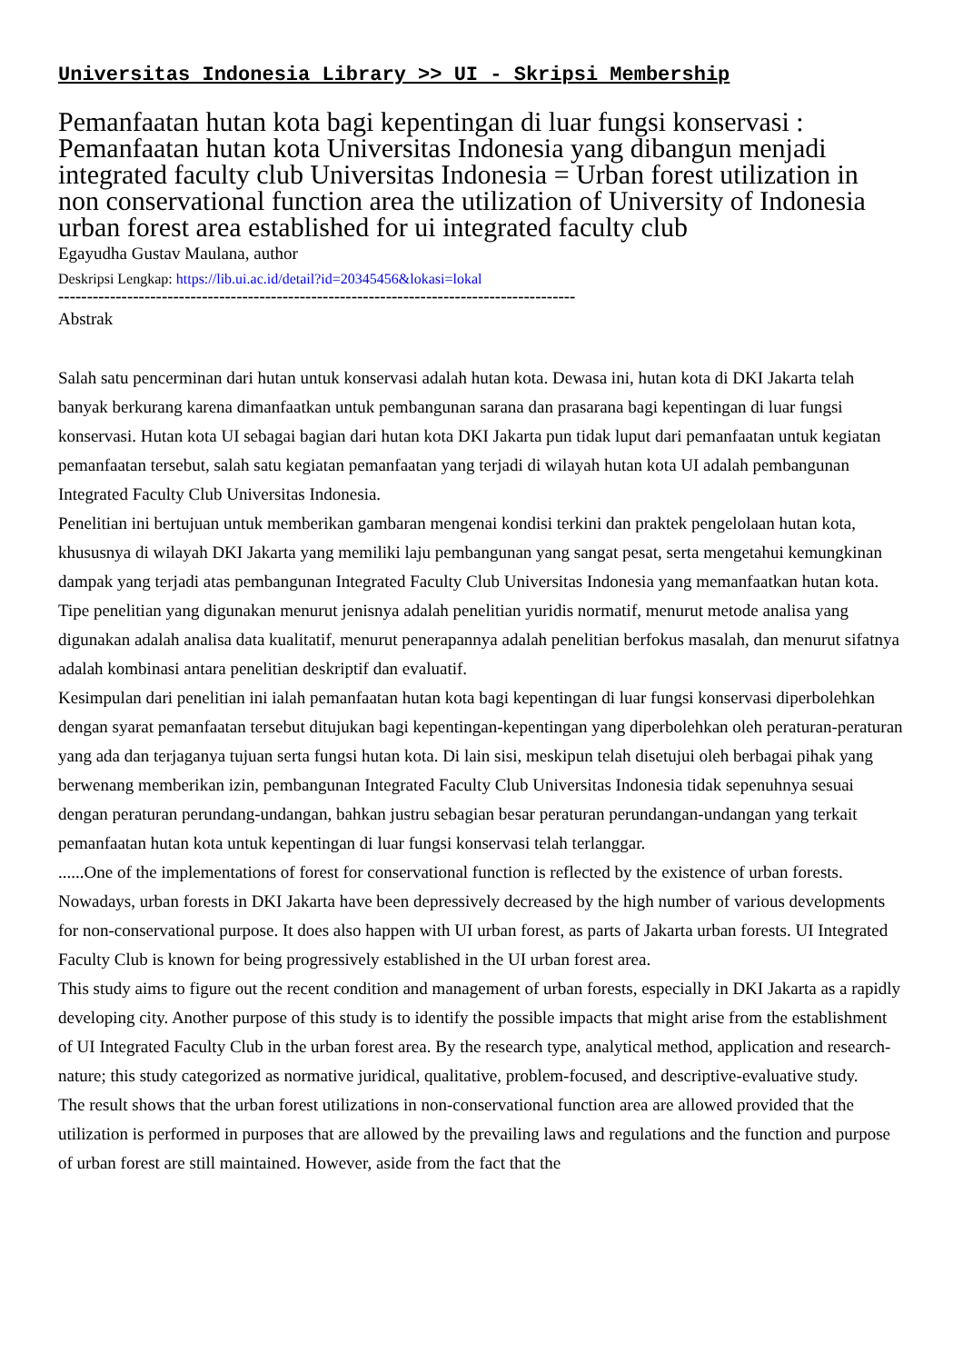Universitas Indonesia Library >> UI - Skripsi Membership
Pemanfaatan hutan kota bagi kepentingan di luar fungsi konservasi : Pemanfaatan hutan kota Universitas Indonesia yang dibangun menjadi integrated faculty club Universitas Indonesia = Urban forest utilization in non conservational function area the utilization of University of Indonesia urban forest area established for ui integrated faculty club
Egayudha Gustav Maulana, author
Deskripsi Lengkap: https://lib.ui.ac.id/detail?id=20345456&lokasi=lokal
------------------------------------------------------------------------------------------
Abstrak
Salah satu pencerminan dari hutan untuk konservasi adalah hutan kota. Dewasa ini, hutan kota di DKI Jakarta telah banyak berkurang karena dimanfaatkan untuk pembangunan sarana dan prasarana bagi kepentingan di luar fungsi konservasi. Hutan kota UI sebagai bagian dari hutan kota DKI Jakarta pun tidak luput dari pemanfaatan untuk kegiatan pemanfaatan tersebut, salah satu kegiatan pemanfaatan yang terjadi di wilayah hutan kota UI adalah pembangunan Integrated Faculty Club Universitas Indonesia.
Penelitian ini bertujuan untuk memberikan gambaran mengenai kondisi terkini dan praktek pengelolaan hutan kota, khususnya di wilayah DKI Jakarta yang memiliki laju pembangunan yang sangat pesat, serta mengetahui kemungkinan dampak yang terjadi atas pembangunan Integrated Faculty Club Universitas Indonesia yang memanfaatkan hutan kota. Tipe penelitian yang digunakan menurut jenisnya adalah penelitian yuridis normatif, menurut metode analisa yang digunakan adalah analisa data kualitatif, menurut penerapannya adalah penelitian berfokus masalah, dan menurut sifatnya adalah kombinasi antara penelitian deskriptif dan evaluatif.
Kesimpulan dari penelitian ini ialah pemanfaatan hutan kota bagi kepentingan di luar fungsi konservasi diperbolehkan dengan syarat pemanfaatan tersebut ditujukan bagi kepentingan-kepentingan yang diperbolehkan oleh peraturan-peraturan yang ada dan terjaganya tujuan serta fungsi hutan kota. Di lain sisi, meskipun telah disetujui oleh berbagai pihak yang berwenang memberikan izin, pembangunan Integrated Faculty Club Universitas Indonesia tidak sepenuhnya sesuai dengan peraturan perundang-undangan, bahkan justru sebagian besar peraturan perundangan-undangan yang terkait pemanfaatan hutan kota untuk kepentingan di luar fungsi konservasi telah terlanggar.
......One of the implementations of forest for conservational function is reflected by the existence of urban forests. Nowadays, urban forests in DKI Jakarta have been depressively decreased by the high number of various developments for non-conservational purpose. It does also happen with UI urban forest, as parts of Jakarta urban forests. UI Integrated Faculty Club is known for being progressively established in the UI urban forest area.
This study aims to figure out the recent condition and management of urban forests, especially in DKI Jakarta as a rapidly developing city. Another purpose of this study is to identify the possible impacts that might arise from the establishment of UI Integrated Faculty Club in the urban forest area. By the research type, analytical method, application and research-nature; this study categorized as normative juridical, qualitative, problem-focused, and descriptive-evaluative study.
The result shows that the urban forest utilizations in non-conservational function area are allowed provided that the utilization is performed in purposes that are allowed by the prevailing laws and regulations and the function and purpose of urban forest are still maintained. However, aside from the fact that the